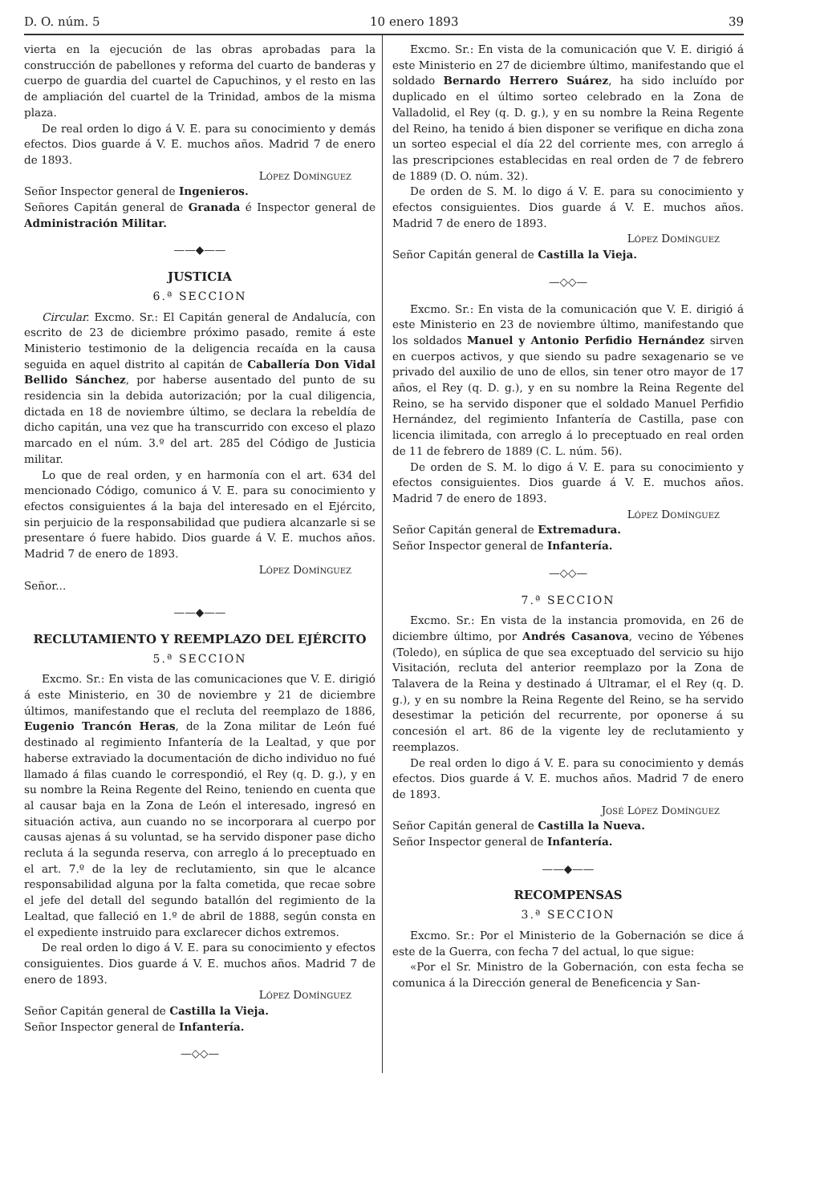D. O. núm. 5 10 enero 1893 39
vierta en la ejecución de las obras aprobadas para la construcción de pabellones y reforma del cuarto de banderas y cuerpo de guardia del cuartel de Capuchinos, y el resto en las de ampliación del cuartel de la Trinidad, ambos de la misma plaza.
De real orden lo digo á V. E. para su conocimiento y demás efectos. Dios guarde á V. E. muchos años. Madrid 7 de enero de 1893.
López Domínguez
Señor Inspector general de Ingenieros.
Señores Capitán general de Granada é Inspector general de Administración Militar.
——◆——
JUSTICIA
6.ª SECCION
Circular. Excmo. Sr.: El Capitán general de Andalucía, con escrito de 23 de diciembre próximo pasado, remite á este Ministerio testimonio de la deligencia recaída en la causa seguida en aquel distrito al capitán de Caballería Don Vidal Bellido Sánchez, por haberse ausentado del punto de su residencia sin la debida autorización; por la cual diligencia, dictada en 18 de noviembre último, se declara la rebeldía de dicho capitán, una vez que ha transcurrido con exceso el plazo marcado en el núm. 3.º del art. 285 del Código de Justicia militar.
Lo que de real orden, y en harmonía con el art. 634 del mencionado Código, comunico á V. E. para su conocimiento y efectos consiguientes á la baja del interesado en el Ejército, sin perjuicio de la responsabilidad que pudiera alcanzarle si se presentare ó fuere habido. Dios guarde á V. E. muchos años. Madrid 7 de enero de 1893.
López Domínguez
Señor...
——◆——
RECLUTAMIENTO Y REEMPLAZO DEL EJÉRCITO
5.ª SECCION
Excmo. Sr.: En vista de las comunicaciones que V. E. dirigió á este Ministerio, en 30 de noviembre y 21 de diciembre últimos, manifestando que el recluta del reemplazo de 1886, Eugenio Trancón Heras, de la Zona militar de León fué destinado al regimiento Infantería de la Lealtad, y que por haberse extraviado la documentación de dicho individuo no fué llamado á filas cuando le correspondió, el Rey (q. D. g.), y en su nombre la Reina Regente del Reino, teniendo en cuenta que al causar baja en la Zona de León el interesado, ingresó en situación activa, aun cuando no se incorporara al cuerpo por causas ajenas á su voluntad, se ha servido disponer pase dicho recluta á la segunda reserva, con arreglo á lo preceptuado en el art. 7.º de la ley de reclutamiento, sin que le alcance responsabilidad alguna por la falta cometida, que recae sobre el jefe del detall del segundo batallón del regimiento de la Lealtad, que falleció en 1.º de abril de 1888, según consta en el expediente instruido para exclarecer dichos extremos.
De real orden lo digo á V. E. para su conocimiento y efectos consiguientes. Dios guarde á V. E. muchos años. Madrid 7 de enero de 1893.
López Domínguez
Señor Capitán general de Castilla la Vieja.
Señor Inspector general de Infantería.
—◇◇—
Excmo. Sr.: En vista de la comunicación que V. E. dirigió á este Ministerio en 27 de diciembre último, manifestando que el soldado Bernardo Herrero Suárez, ha sido incluído por duplicado en el último sorteo celebrado en la Zona de Valladolid, el Rey (q. D. g.), y en su nombre la Reina Regente del Reino, ha tenido á bien disponer se verifique en dicha zona un sorteo especial el día 22 del corriente mes, con arreglo á las prescripciones establecidas en real orden de 7 de febrero de 1889 (D. O. núm. 32).
De orden de S. M. lo digo á V. E. para su conocimiento y efectos consiguientes. Dios guarde á V. E. muchos años. Madrid 7 de enero de 1893.
López Domínguez
Señor Capitán general de Castilla la Vieja.
—◇◇—
Excmo. Sr.: En vista de la comunicación que V. E. dirigió á este Ministerio en 23 de noviembre último, manifestando que los soldados Manuel y Antonio Perfidio Hernández sirven en cuerpos activos, y que siendo su padre sexagenario se ve privado del auxilio de uno de ellos, sin tener otro mayor de 17 años, el Rey (q. D. g.), y en su nombre la Reina Regente del Reino, se ha servido disponer que el soldado Manuel Perfidio Hernández, del regimiento Infantería de Castilla, pase con licencia ilimitada, con arreglo á lo preceptuado en real orden de 11 de febrero de 1889 (C. L. núm. 56).
De orden de S. M. lo digo á V. E. para su conocimiento y efectos consiguientes. Dios guarde á V. E. muchos años. Madrid 7 de enero de 1893.
López Domínguez
Señor Capitán general de Extremadura.
Señor Inspector general de Infantería.
—◇◇—
7.ª SECCION
Excmo. Sr.: En vista de la instancia promovida, en 26 de diciembre último, por Andrés Casanova, vecino de Yébenes (Toledo), en súplica de que sea exceptuado del servicio su hijo Visitación, recluta del anterior reemplazo por la Zona de Talavera de la Reina y destinado á Ultramar, el el Rey (q. D. g.), y en su nombre la Reina Regente del Reino, se ha servido desestimar la petición del recurrente, por oponerse á su concesión el art. 86 de la vigente ley de reclutamiento y reemplazos.
De real orden lo digo á V. E. para su conocimiento y demás efectos. Dios guarde á V. E. muchos años. Madrid 7 de enero de 1893.
José López Domínguez
Señor Capitán general de Castilla la Nueva.
Señor Inspector general de Infantería.
——◆——
RECOMPENSAS
3.ª SECCION
Excmo. Sr.: Por el Ministerio de la Gobernación se dice á este de la Guerra, con fecha 7 del actual, lo que sigue:
«Por el Sr. Ministro de la Gobernación, con esta fecha se comunica á la Dirección general de Beneficencia y San-